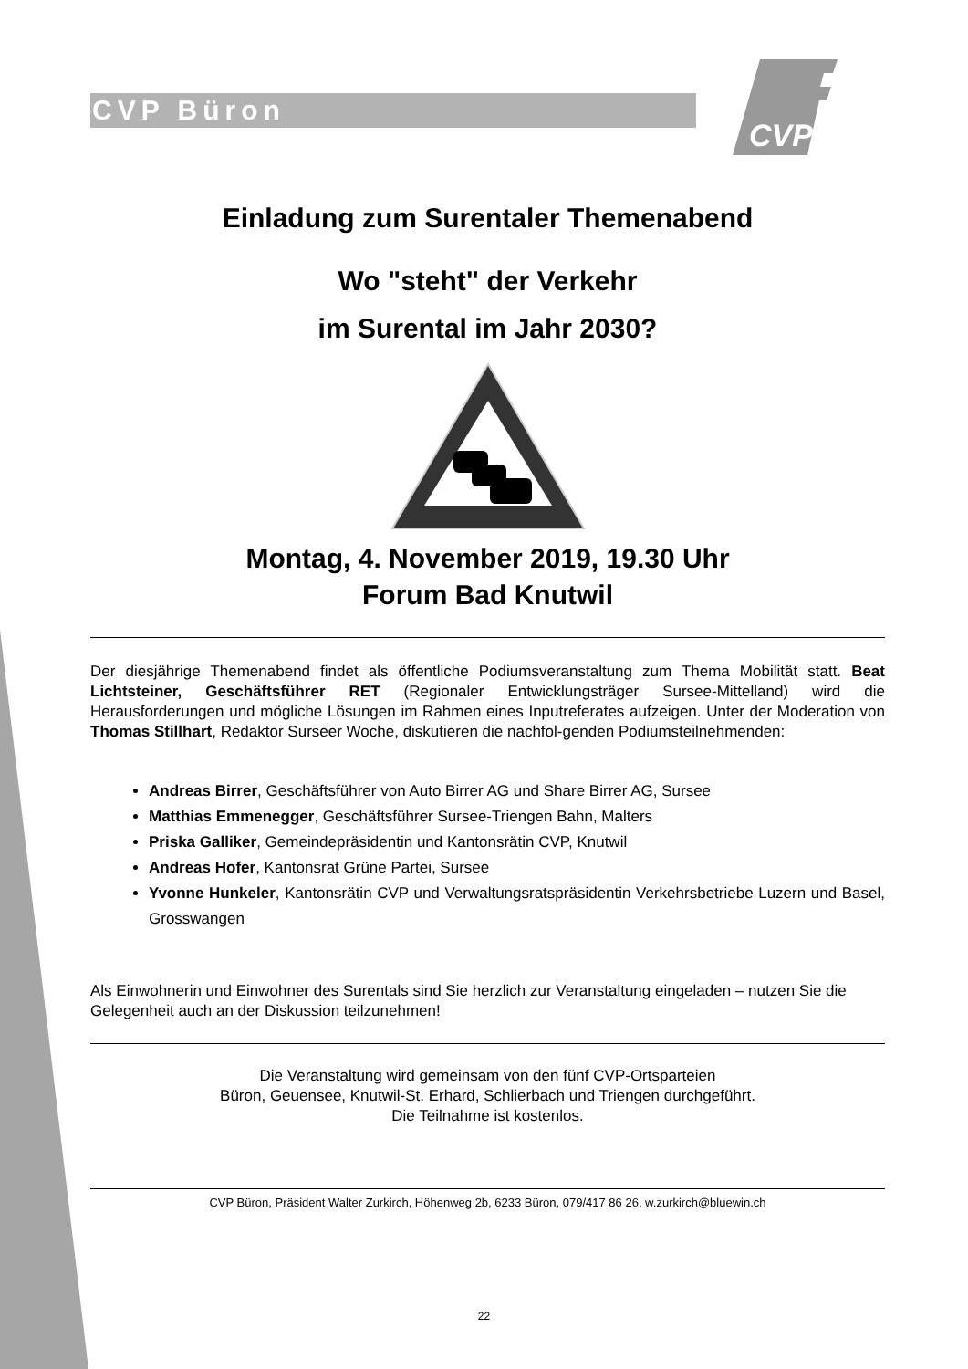CVP Büron
CVP
Einladung zum Surentaler Themenabend
Wo "steht" der Verkehr
im Surental im Jahr 2030?
Montag, 4. November 2019, 19.30 Uhr
Forum Bad Knutwil
Der diesjährige Themenabend findet als öffentliche Podiumsveranstaltung zum Thema Mobilität statt. Beat Lichtsteiner, Geschäftsführer RET (Regionaler Entwicklungsträger Sursee-Mittelland) wird die Herausforderungen und mögliche Lösungen im Rahmen eines Inputreferates aufzeigen. Unter der Moderation von Thomas Stillhart, Redaktor Surseer Woche, diskutieren die nachfol-genden Podiumsteilnehmenden:
Andreas Birrer, Geschäftsführer von Auto Birrer AG und Share Birrer AG, Sursee
Matthias Emmenegger, Geschäftsführer Sursee-Triengen Bahn, Malters
Priska Galliker, Gemeindepräsidentin und Kantonsrätin CVP, Knutwil
Andreas Hofer, Kantonsrat Grüne Partei, Sursee
Yvonne Hunkeler, Kantonsrätin CVP und Verwaltungsratspräsidentin Verkehrsbetriebe Luzern und Basel, Grosswangen
Als Einwohnerin und Einwohner des Surentals sind Sie herzlich zur Veranstaltung eingeladen – nutzen Sie die Gelegenheit auch an der Diskussion teilzunehmen!
Die Veranstaltung wird gemeinsam von den fünf CVP-Ortsparteien
Büron, Geuensee, Knutwil-St. Erhard, Schlierbach und Triengen durchgeführt.
Die Teilnahme ist kostenlos.
CVP Büron, Präsident Walter Zurkirch, Höhenweg 2b, 6233 Büron, 079/417 86 26, w.zurkirch@bluewin.ch
22